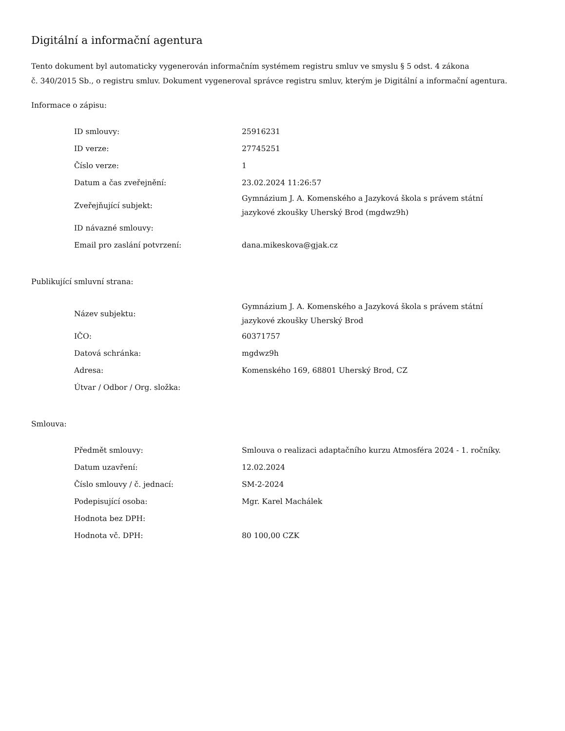Digitální a informační agentura
Tento dokument byl automaticky vygenerován informačním systémem registru smluv ve smyslu § 5 odst. 4 zákona
č. 340/2015 Sb., o registru smluv. Dokument vygeneroval správce registru smluv, kterým je Digitální a informační agentura.
Informace o zápisu:
| ID smlouvy: | 25916231 |
| ID verze: | 27745251 |
| Číslo verze: | 1 |
| Datum a čas zveřejnění: | 23.02.2024 11:26:57 |
| Zveřejňující subjekt: | Gymnázium J. A. Komenského a Jazyková škola s právem státní jazykové zkoušky Uherský Brod (mgdwz9h) |
| ID návazné smlouvy: | |
| Email pro zaslání potvrzení: | dana.mikeskova@gjak.cz |
Publikující smluvní strana:
| Název subjektu: | Gymnázium J. A. Komenského a Jazyková škola s právem státní jazykové zkoušky Uherský Brod |
| IČO: | 60371757 |
| Datová schránka: | mgdwz9h |
| Adresa: | Komenského 169, 68801 Uherský Brod, CZ |
| Útvar / Odbor / Org. složka: | |
Smlouva:
| Předmět smlouvy: | Smlouva o realizaci adaptačního kurzu Atmosféra 2024 - 1. ročníky. |
| Datum uzavření: | 12.02.2024 |
| Číslo smlouvy / č. jednací: | SM-2-2024 |
| Podepisující osoba: | Mgr. Karel Machálek |
| Hodnota bez DPH: | |
| Hodnota vč. DPH: | 80 100,00 CZK |